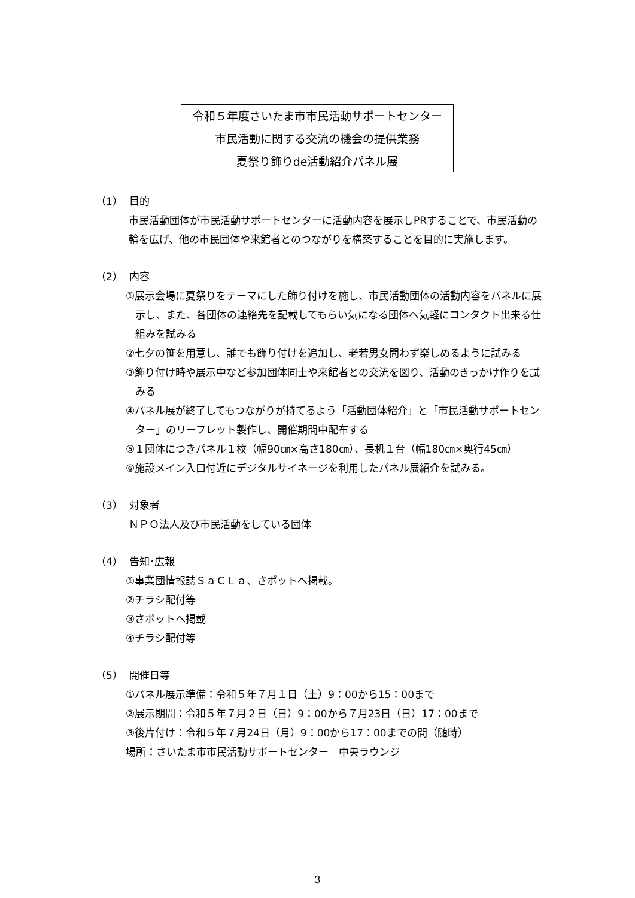令和５年度さいたま市市民活動サポートセンター
市民活動に関する交流の機会の提供業務
夏祭り飾りde活動紹介パネル展
（1） 目的
市民活動団体が市民活動サポートセンターに活動内容を展示しPRすることで、市民活動の輪を広げ、他の市民団体や来館者とのつながりを構築することを目的に実施します。
（2） 内容
①展示会場に夏祭りをテーマにした飾り付けを施し、市民活動団体の活動内容をパネルに展示し、また、各団体の連絡先を記載してもらい気になる団体へ気軽にコンタクト出来る仕組みを試みる
②七夕の笹を用意し、誰でも飾り付けを追加し、老若男女問わず楽しめるように試みる
③飾り付け時や展示中など参加団体同士や来館者との交流を図り、活動のきっかけ作りを試みる
④パネル展が終了してもつながりが持てるよう「活動団体紹介」と「市民活動サポートセンター」のリーフレット製作し、開催期間中配布する
⑤１団体につきパネル１枚（幅90㎝×高さ180㎝）、長机１台（幅180㎝×奥行45㎝）
⑥施設メイン入口付近にデジタルサイネージを利用したパネル展紹介を試みる。
（3） 対象者
ＮＰＯ法人及び市民活動をしている団体
（4） 告知･広報
①事業団情報誌ＳａＣＬａ、さポットへ掲載。
②チラシ配付等
③さポットへ掲載
④チラシ配付等
（5） 開催日等
①パネル展示準備：令和５年７月１日（土）9：00から15：00まで
②展示期間：令和５年７月２日（日）9：00から７月23日（日）17：00まで
③後片付け：令和５年７月24日（月）9：00から17：00までの間（随時）
場所：さいたま市市民活動サポートセンター　中央ラウンジ
3